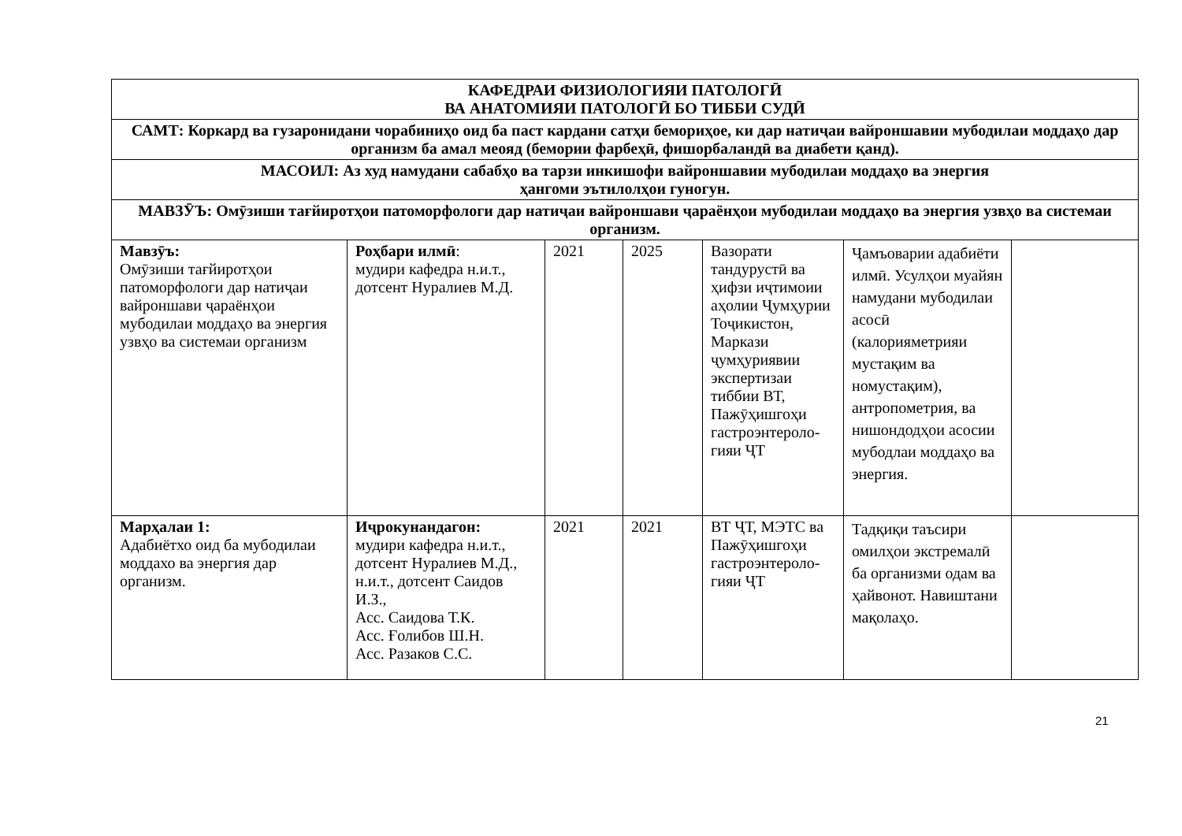| КАФЕДРАИ ФИЗИОЛОГИЯИ ПАТОЛОГӢ ВА АНАТОМИЯИ ПАТОЛОГӢ БО ТИББИ СУДӢ | | | | | | |
| --- | --- | --- | --- | --- | --- | --- |
| САМТ: Коркард ва гузаронидани чорабиниҳо оид ба паст кардани сатҳи бемориҳое, ки дар натиҷаи вайроншавии мубодилаи моддаҳо дар организм ба амал меояд (бемории фарбеҳӣ, фишорбаландӣ ва диабети қанд). | | | | | | |
| МАСОИЛ: Аз худ намудани сабабҳо ва тарзи инкишофи вайроншавии мубодилаи моддаҳо ва энергия ҳангоми эътилолҳои гуногун. | | | | | | |
| МАВЗӮЪ: Омӯзиши тағйиротҳои патоморфологи дар натиҷаи вайроншави ҷараёнҳои мубодилаи моддаҳо ва энергия узвҳо ва системаи организм. | | | | | | |
| Мавзӯъ: Омӯзиши тағйиротҳои патоморфологи дар натиҷаи вайроншави ҷараёнҳои мубодилаи моддаҳо ва энергия узвҳо ва системаи организм | Роҳбари илмӣ : мудири кафедра н.и.т., дотсент Нуралиев М.Д. | 2021 | 2025 | Вазорати тандурустӣ ва ҳифзи иҷтимоии аҳолии Ҷумҳурии Тоҷикистон, Маркази ҷумҳуриявии экспертизаи тиббии ВТ, Пажӯҳишгоҳи гастроэнтероло-гияи ҶТ | Ҷамъоварии адабиёти илмӣ. Усулҳои муайян намудани мубодилаи асосӣ (калорияметрияи мустақим ва номустақим), антропометрия, ва нишондодҳои асосии мубодлаи моддаҳо ва энергия. | |
| Марҳалаи 1: Адабиётхо оид ба мубодилаи моддахо ва энергия дар организм. | Иҷрокунандагон: мудири кафедра н.и.т., дотсент Нуралиев М.Д., н.и.т., дотсент Саидов И.З., Асс. Саидова Т.К. Асс. Ғолибов Ш.Н. Асс. Разаков С.С. | 2021 | 2021 | ВТ ҶТ, МЭТС ва Пажӯҳишгоҳи гастроэнтероло-гияи ҶТ | Тадқиқи таъсири омилҳои экстремалӣ ба организми одам ва ҳайвонот. Навиштани мақолаҳо. | |
21